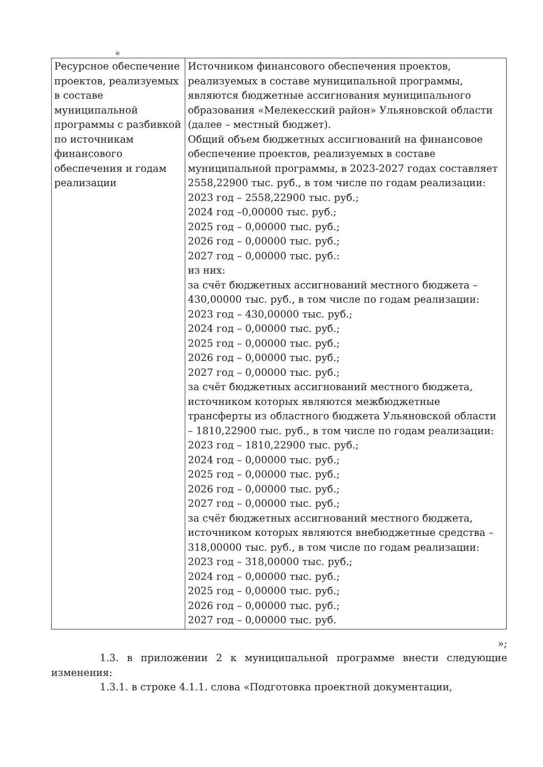«
| Ресурсное обеспечение проектов, реализуемых в составе муниципальной программы с разбивкой по источникам финансового обеспечения и годам реализации | Источником финансового обеспечения проектов, реализуемых в составе муниципальной программы, являются бюджетные ассигнования муниципального образования «Мелекесский район» Ульяновской области (далее – местный бюджет). Общий объем бюджетных ассигнований на финансовое обеспечение проектов, реализуемых в составе муниципальной программы, в 2023-2027 годах составляет 2558,22900 тыс. руб., в том числе по годам реализации: 2023 год – 2558,22900 тыс. руб.; 2024 год –0,00000 тыс. руб.; 2025 год – 0,00000 тыс. руб.; 2026 год – 0,00000 тыс. руб.; 2027 год – 0,00000 тыс. руб.: из них: за счёт бюджетных ассигнований местного бюджета – 430,00000 тыс. руб., в том числе по годам реализации: 2023 год – 430,00000 тыс. руб.; 2024 год – 0,00000 тыс. руб.; 2025 год – 0,00000 тыс. руб.; 2026 год – 0,00000 тыс. руб.; 2027 год – 0,00000 тыс. руб.; за счёт бюджетных ассигнований местного бюджета, источником которых являются межбюджетные трансферты из областного бюджета Ульяновской области – 1810,22900 тыс. руб., в том числе по годам реализации: 2023 год – 1810,22900 тыс. руб.; 2024 год – 0,00000 тыс. руб.; 2025 год – 0,00000 тыс. руб.; 2026 год – 0,00000 тыс. руб.; 2027 год – 0,00000 тыс. руб.; за счёт бюджетных ассигнований местного бюджета, источником которых являются внебюджетные средства – 318,00000 тыс. руб., в том числе по годам реализации: 2023 год – 318,00000 тыс. руб.; 2024 год – 0,00000 тыс. руб.; 2025 год – 0,00000 тыс. руб.; 2026 год – 0,00000 тыс. руб.; 2027 год – 0,00000 тыс. руб. |
»;
1.3. в приложении 2 к муниципальной программе внести следующие изменения:
1.3.1. в строке 4.1.1. слова «Подготовка проектной документации,